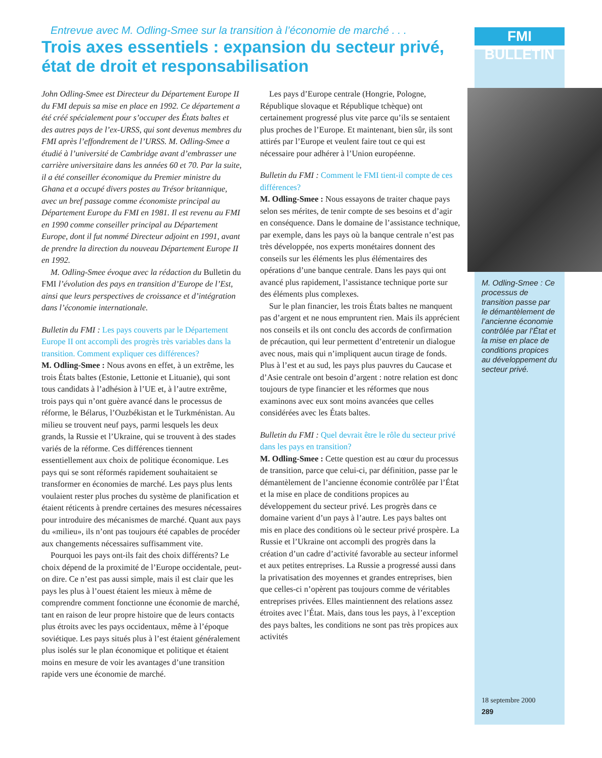FMI BULLETIN
Entrevue avec M. Odling-Smee sur la transition à l’économie de marché . . .
Trois axes essentiels : expansion du secteur privé, état de droit et responsabilisation
John Odling-Smee est Directeur du Département Europe II du FMI depuis sa mise en place en 1992. Ce département a été créé spécialement pour s’occuper des États baltes et des autres pays de l’ex-URSS, qui sont devenus membres du FMI après l’effondrement de l’URSS. M. Odling-Smee a étudié à l’université de Cambridge avant d’embrasser une carrière universitaire dans les années 60 et 70. Par la suite, il a été conseiller économique du Premier ministre du Ghana et a occupé divers postes au Trésor britannique, avec un bref passage comme économiste principal au Département Europe du FMI en 1981. Il est revenu au FMI en 1990 comme conseiller principal au Département Europe, dont il fut nommé Directeur adjoint en 1991, avant de prendre la direction du nouveau Département Europe II en 1992.
M. Odling-Smee évoque avec la rédaction du Bulletin du FMI l’évolution des pays en transition d’Europe de l’Est, ainsi que leurs perspectives de croissance et d’intégration dans l’économie internationale.
Bulletin du FMI : Les pays couverts par le Département Europe II ont accompli des progrès très variables dans la transition. Comment expliquer ces différences?
M. Odling-Smee : Nous avons en effet, à un extrême, les trois États baltes (Estonie, Lettonie et Lituanie), qui sont tous candidats à l’adhésion à l’UE et, à l’autre extrême, trois pays qui n’ont guère avancé dans le processus de réforme, le Bélarus, l’Ouzbékistan et le Turkménistan. Au milieu se trouvent neuf pays, parmi lesquels les deux grands, la Russie et l’Ukraine, qui se trouvent à des stades variés de la réforme. Ces différences tiennent essentiellement aux choix de politique économique. Les pays qui se sont réformés rapidement souhaitaient se transformer en économies de marché. Les pays plus lents voulaient rester plus proches du système de planification et étaient réticents à prendre certaines des mesures nécessaires pour introduire des mécanismes de marché. Quant aux pays du «milieu», ils n’ont pas toujours été capables de procéder aux changements nécessaires suffisamment vite.
Pourquoi les pays ont-ils fait des choix différents? Le choix dépend de la proximité de l’Europe occidentale, peut-on dire. Ce n’est pas aussi simple, mais il est clair que les pays les plus à l’ouest étaient les mieux à même de comprendre comment fonctionne une économie de marché, tant en raison de leur propre histoire que de leurs contacts plus étroits avec les pays occidentaux, même à l’époque soviétique. Les pays situés plus à l’est étaient généralement plus isolés sur le plan économique et politique et étaient moins en mesure de voir les avantages d’une transition rapide vers une économie de marché.
Les pays d’Europe centrale (Hongrie, Pologne, République slovaque et République tchèque) ont certainement progressé plus vite parce qu’ils se sentaient plus proches de l’Europe. Et maintenant, bien sûr, ils sont attirés par l’Europe et veulent faire tout ce qui est nécessaire pour adhérer à l’Union européenne.
Bulletin du FMI : Comment le FMI tient-il compte de ces différences?
M. Odling-Smee : Nous essayons de traiter chaque pays selon ses mérites, de tenir compte de ses besoins et d’agir en conséquence. Dans le domaine de l’assistance technique, par exemple, dans les pays où la banque centrale n’est pas très développée, nos experts monétaires donnent des conseils sur les éléments les plus élémentaires des opérations d’une banque centrale. Dans les pays qui ont avancé plus rapidement, l’assistance technique porte sur des éléments plus complexes.
Sur le plan financier, les trois États baltes ne manquent pas d’argent et ne nous empruntent rien. Mais ils apprécient nos conseils et ils ont conclu des accords de confirmation de précaution, qui leur permettent d’entretenir un dialogue avec nous, mais qui n’impliquent aucun tirage de fonds. Plus à l’est et au sud, les pays plus pauvres du Caucase et d’Asie centrale ont besoin d’argent : notre relation est donc toujours de type financier et les réformes que nous examinons avec eux sont moins avancées que celles considérées avec les États baltes.
Bulletin du FMI : Quel devrait être le rôle du secteur privé dans les pays en transition?
M. Odling-Smee : Cette question est au cœur du processus de transition, parce que celui-ci, par définition, passe par le démantèlement de l’ancienne économie contrôlée par l’État et la mise en place de conditions propices au développement du secteur privé. Les progrès dans ce domaine varient d’un pays à l’autre. Les pays baltes ont mis en place des conditions où le secteur privé prospère. La Russie et l’Ukraine ont accompli des progrès dans la création d’un cadre d’activité favorable au secteur informel et aux petites entreprises. La Russie a progressé aussi dans la privatisation des moyennes et grandes entreprises, bien que celles-ci n’opèrent pas toujours comme de véritables entreprises privées. Elles maintiennent des relations assez étroites avec l’État. Mais, dans tous les pays, à l’exception des pays baltes, les conditions ne sont pas très propices aux activités
M. Odling-Smee : Ce processus de transition passe par le démantèlement de l’ancienne économie contrôlée par l’État et la mise en place de conditions propices au développement du secteur privé.
18 septembre 2000
289